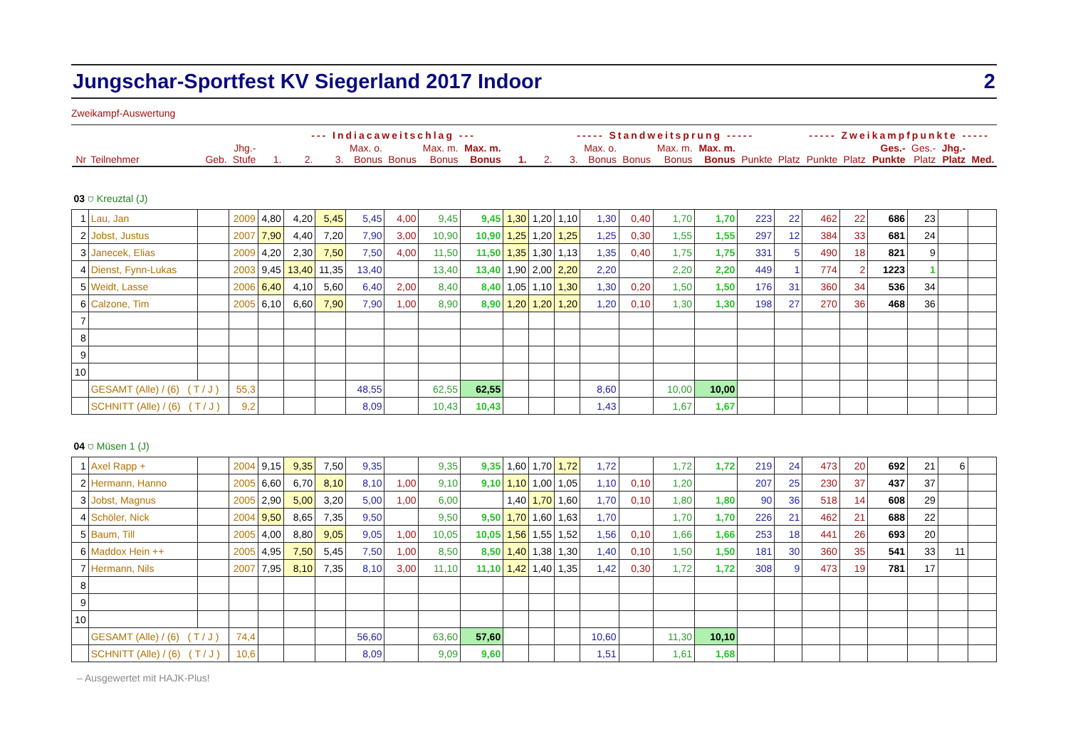Jungschar-Sportfest KV Siegerland 2017 Indoor 2
Zweikampf-Auswertung
| | | | | | --- Indiacaweitschlag --- | | | | | | | | ----- Standweitsprung ----- | | | | | | | | ----- Zweikampfpunkte ----- | | | | | |
| --- | --- | --- | --- | --- | --- | --- | --- | --- | --- | --- | --- | --- | --- | --- | --- | --- | --- | --- | --- | --- | --- | --- | --- | --- | --- | --- |
| Nr | Teilnehmer | | Geb. | Jhg.- Stufe | 1. | 2. | 3. | Max. o. Bonus | Bonus | Max. m. Bonus | Max. m. Bonus | 1. | 2. | 3. | Max. o. Bonus | Bonus | Max. m. Bonus | Max. m. Bonus | Punkte | Platz | Punkte | Platz | Ges.- Punkte | Ges.- Platz | Jhg.- Platz | Med. |
| 03 ⛉ Kreuztal (J) | | | | | | | | | | | | | | | | | | | | | | | | | | |
| 1 | Lau, Jan | | | 2009 | 4,80 | 4,20 | 5,45 | 5,45 | 4,00 | 9,45 | 9,45 | 1,30 | 1,20 | 1,10 | 1,30 | 0,40 | 1,70 | 1,70 | 223 | 22 | 462 | 22 | 686 | 23 | | |
| 2 | Jobst, Justus | | | 2007 | 7,90 | 4,40 | 7,20 | 7,90 | 3,00 | 10,90 | 10,90 | 1,25 | 1,20 | 1,25 | 1,25 | 0,30 | 1,55 | 1,55 | 297 | 12 | 384 | 33 | 681 | 24 | | |
| 3 | Janecek, Elias | | | 2009 | 4,20 | 2,30 | 7,50 | 7,50 | 4,00 | 11,50 | 11,50 | 1,35 | 1,30 | 1,13 | 1,35 | 0,40 | 1,75 | 1,75 | 331 | 5 | 490 | 18 | 821 | 9 | | |
| 4 | Dienst, Fynn-Lukas | | | 2003 | 9,45 | 13,40 | 11,35 | 13,40 | | 13,40 | 13,40 | 1,90 | 2,00 | 2,20 | 2,20 | | 2,20 | 2,20 | 449 | 1 | 774 | 2 | 1223 | 1 | | |
| 5 | Weidt, Lasse | | | 2006 | 6,40 | 4,10 | 5,60 | 6,40 | 2,00 | 8,40 | 8,40 | 1,05 | 1,10 | 1,30 | 1,30 | 0,20 | 1,50 | 1,50 | 176 | 31 | 360 | 34 | 536 | 34 | | |
| 6 | Calzone, Tim | | | 2005 | 6,10 | 6,60 | 7,90 | 7,90 | 1,00 | 8,90 | 8,90 | 1,20 | 1,20 | 1,20 | 1,20 | 0,10 | 1,30 | 1,30 | 198 | 27 | 270 | 36 | 468 | 36 | | |
| 7 | | | | | | | | | | | | | | | | | | | | | | | | | | |
| 8 | | | | | | | | | | | | | | | | | | | | | | | | | | |
| 9 | | | | | | | | | | | | | | | | | | | | | | | | | | |
| 10 | | | | | | | | | | | | | | | | | | | | | | | | | | |
| | GESAMT (Alle) / (6) ( T / J ) | | | 55,3 | | | | 48,55 | | 62,55 | 62,55 | | | | 8,60 | | 10,00 | 10,00 | | | | | | | | |
| | SCHNITT (Alle) / (6) ( T / J ) | | | 9,2 | | | | 8,09 | | 10,43 | 10,43 | | | | 1,43 | | 1,67 | 1,67 | | | | | | | | |
| 04 ⛉ Müsen 1 (J) | | | | | | | | | | | | | | | | | | | | | | | | | | |
| 1 | Axel Rapp + | | | 2004 | 9,15 | 9,35 | 7,50 | 9,35 | | 9,35 | 9,35 | 1,60 | 1,70 | 1,72 | 1,72 | | 1,72 | 1,72 | 219 | 24 | 473 | 20 | 692 | 21 | 6 | |
| 2 | Hermann, Hanno | | | 2005 | 6,60 | 6,70 | 8,10 | 8,10 | 1,00 | 9,10 | 9,10 | 1,10 | 1,00 | 1,05 | 1,10 | 0,10 | 1,20 | | 207 | 25 | 230 | 37 | 437 | 37 | | |
| 3 | Jobst, Magnus | | | 2005 | 2,90 | 5,00 | 3,20 | 5,00 | 1,00 | 6,00 | | 1,40 | 1,70 | 1,60 | 1,70 | 0,10 | 1,80 | 1,80 | 90 | 36 | 518 | 14 | 608 | 29 | | |
| 4 | Schöler, Nick | | | 2004 | 9,50 | 8,65 | 7,35 | 9,50 | | 9,50 | 9,50 | 1,70 | 1,60 | 1,63 | 1,70 | | 1,70 | 1,70 | 226 | 21 | 462 | 21 | 688 | 22 | | |
| 5 | Baum, Till | | | 2005 | 4,00 | 8,80 | 9,05 | 9,05 | 1,00 | 10,05 | 10,05 | 1,56 | 1,55 | 1,52 | 1,56 | 0,10 | 1,66 | 1,66 | 253 | 18 | 441 | 26 | 693 | 20 | | |
| 6 | Maddox Hein ++ | | | 2005 | 4,95 | 7,50 | 5,45 | 7,50 | 1,00 | 8,50 | 8,50 | 1,40 | 1,38 | 1,30 | 1,40 | 0,10 | 1,50 | 1,50 | 181 | 30 | 360 | 35 | 541 | 33 | 11 | |
| 7 | Hermann, Nils | | | 2007 | 7,95 | 8,10 | 7,35 | 8,10 | 3,00 | 11,10 | 11,10 | 1,42 | 1,40 | 1,35 | 1,42 | 0,30 | 1,72 | 1,72 | 308 | 9 | 473 | 19 | 781 | 17 | | |
| 8 | | | | | | | | | | | | | | | | | | | | | | | | | | |
| 9 | | | | | | | | | | | | | | | | | | | | | | | | | | |
| 10 | | | | | | | | | | | | | | | | | | | | | | | | | | |
| | GESAMT (Alle) / (6) ( T / J ) | | | 74,4 | | | | 56,60 | | 63,60 | 57,60 | | | | 10,60 | | 11,30 | 10,10 | | | | | | | | |
| | SCHNITT (Alle) / (6) ( T / J ) | | | 10,6 | | | | 8,09 | | 9,09 | 9,60 | | | | 1,51 | | 1,61 | 1,68 | | | | | | | | |
– Ausgewertet mit HAJK-Plus!